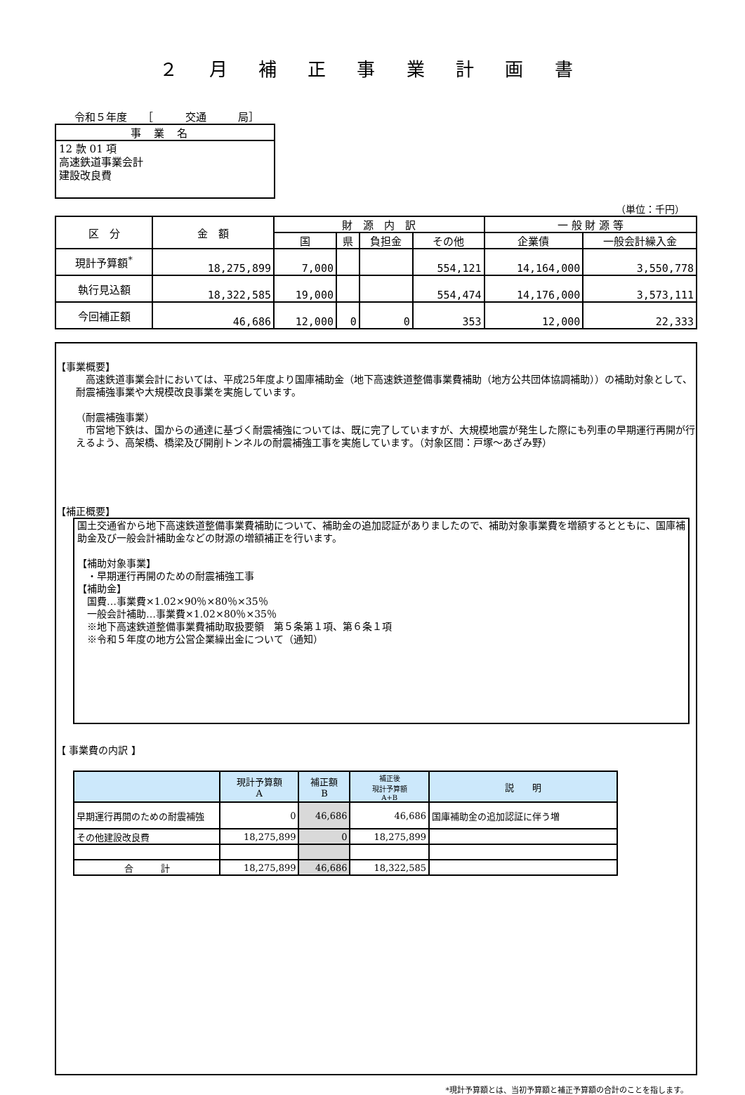２ 月 補 正 事 業 計 画 書
令和５年度　　［　　　交通　　　局］
事業名
12 款 01 項
高速鉄道事業会計
建設改良費
（単位：千円）
| 区 分 | 金 額 | 財 源 内 訳 | | | | 一 般 財 源 等 | |
| --- | --- | --- | --- | --- | --- | --- | --- |
| | | 国 | 県 | 負担金 | その他 | 企業債 | 一般会計繰入金 |
| 現計予算額<sup>*</sup> | 18,275,899 | 7,000 | | | 554,121 | 14,164,000 | 3,550,778 |
| 執行見込額 | 18,322,585 | 19,000 | | | 554,474 | 14,176,000 | 3,573,111 |
| 今回補正額 | 46,686 | 12,000 | 0 | 0 | 353 | 12,000 | 22,333 |
【事業概要】
　高速鉄道事業会計においては、平成25年度より国庫補助金（地下高速鉄道整備事業費補助（地方公共団体協調補助））の補助対象として、耐震補強事業や大規模改良事業を実施しています。
（耐震補強事業）
　市営地下鉄は、国からの通達に基づく耐震補強については、既に完了していますが、大規模地震が発生した際にも列車の早期運行再開が行えるよう、高架橋、橋梁及び開削トンネルの耐震補強工事を実施しています。（対象区間：戸塚～あざみ野）
【補正概要】
国土交通省から地下高速鉄道整備事業費補助について、補助金の追加認証がありましたので、補助対象事業費を増額するとともに、国庫補助金及び一般会計補助金などの財源の増額補正を行います。
【補助対象事業】
　・早期運行再開のための耐震補強工事
【補助金】
　国費…事業費×1.02×90％×80％×35％
　一般会計補助…事業費×1.02×80％×35％
　※地下高速鉄道整備事業費補助取扱要領　第５条第１項、第６条１項
　※令和５年度の地方公営企業繰出金について（通知）
【 事業費の内訳 】
| | 現計予算額 A | 補正額 B | 補正後 現計予算額 A+B | 説 明 |
| --- | --- | --- | --- | --- |
| 早期運行再開のための耐震補強 | 0 | 46,686 | 46,686 | 国庫補助金の追加認証に伴う増 |
| その他建設改良費 | 18,275,899 | 0 | 18,275,899 | |
| 合 計 | 18,275,899 | 46,686 | 18,322,585 | |
*現計予算額とは、当初予算額と補正予算額の合計のことを指します。